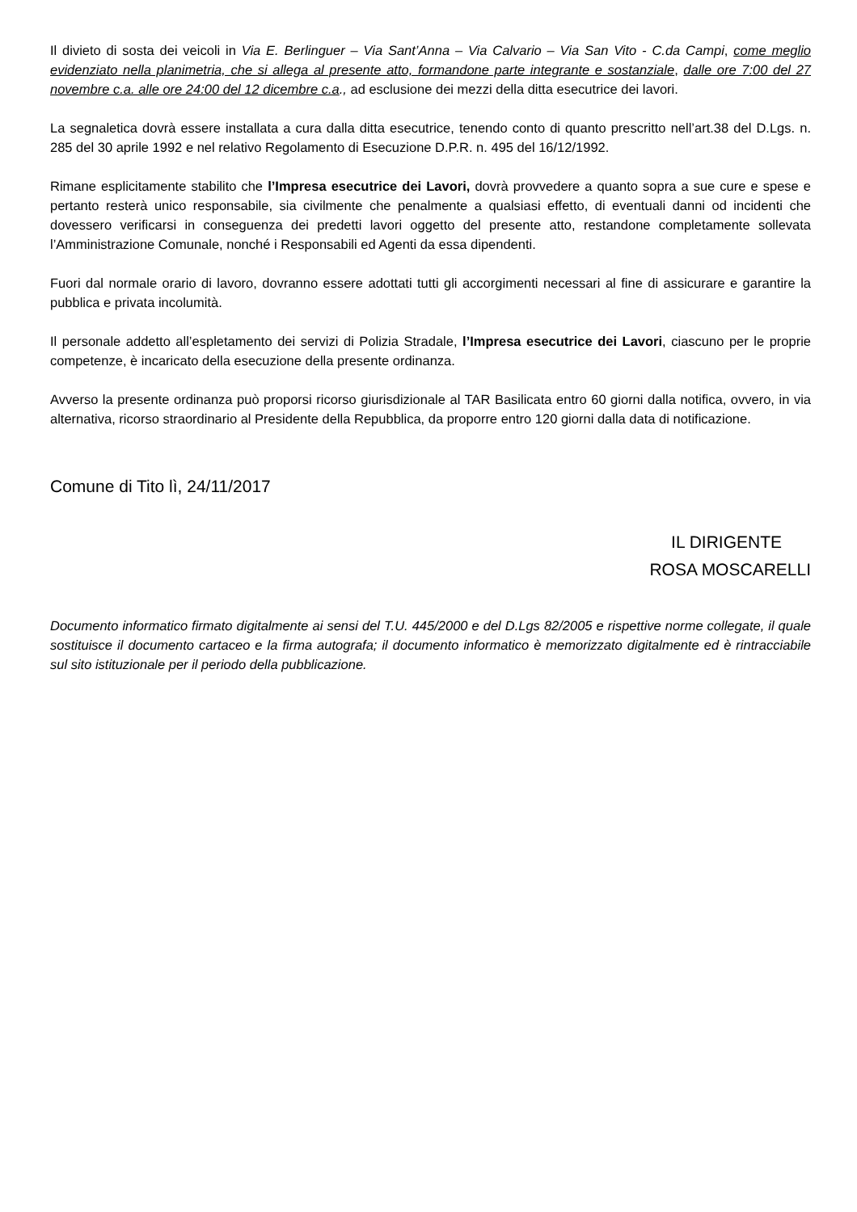Il divieto di sosta dei veicoli in Via E. Berlinguer – Via Sant’Anna – Via Calvario – Via San Vito - C.da Campi, come meglio evidenziato nella planimetria, che si allega al presente atto, formandone parte integrante e sostanziale, dalle ore 7:00 del 27 novembre c.a. alle ore 24:00 del 12 dicembre c.a., ad esclusione dei mezzi della ditta esecutrice dei lavori.
La segnaletica dovrà essere installata a cura dalla ditta esecutrice, tenendo conto di quanto prescritto nell’art.38 del D.Lgs. n. 285 del 30 aprile 1992 e nel relativo Regolamento di Esecuzione D.P.R. n. 495 del 16/12/1992.
Rimane esplicitamente stabilito che l’Impresa esecutrice dei Lavori, dovrà provvedere a quanto sopra a sue cure e spese e pertanto resterà unico responsabile, sia civilmente che penalmente a qualsiasi effetto, di eventuali danni od incidenti che dovessero verificarsi in conseguenza dei predetti lavori oggetto del presente atto, restandone completamente sollevata l’Amministrazione Comunale, nonché i Responsabili ed Agenti da essa dipendenti.
Fuori dal normale orario di lavoro, dovranno essere adottati tutti gli accorgimenti necessari al fine di assicurare e garantire la pubblica e privata incolumità.
Il personale addetto all’espletamento dei servizi di Polizia Stradale, l’Impresa esecutrice dei Lavori, ciascuno per le proprie competenze, è incaricato della esecuzione della presente ordinanza.
Avverso la presente ordinanza può proporsi ricorso giurisdizionale al TAR Basilicata entro 60 giorni dalla notifica, ovvero, in via alternativa, ricorso straordinario al Presidente della Repubblica, da proporre entro 120 giorni dalla data di notificazione.
Comune di Tito lì, 24/11/2017
IL DIRIGENTE
ROSA MOSCARELLI
Documento informatico firmato digitalmente ai sensi del T.U. 445/2000 e del D.Lgs 82/2005 e rispettive norme collegate, il quale sostituisce il documento cartaceo e la firma autografa; il documento informatico è memorizzato digitalmente ed è rintracciabile sul sito istituzionale per il periodo della pubblicazione.